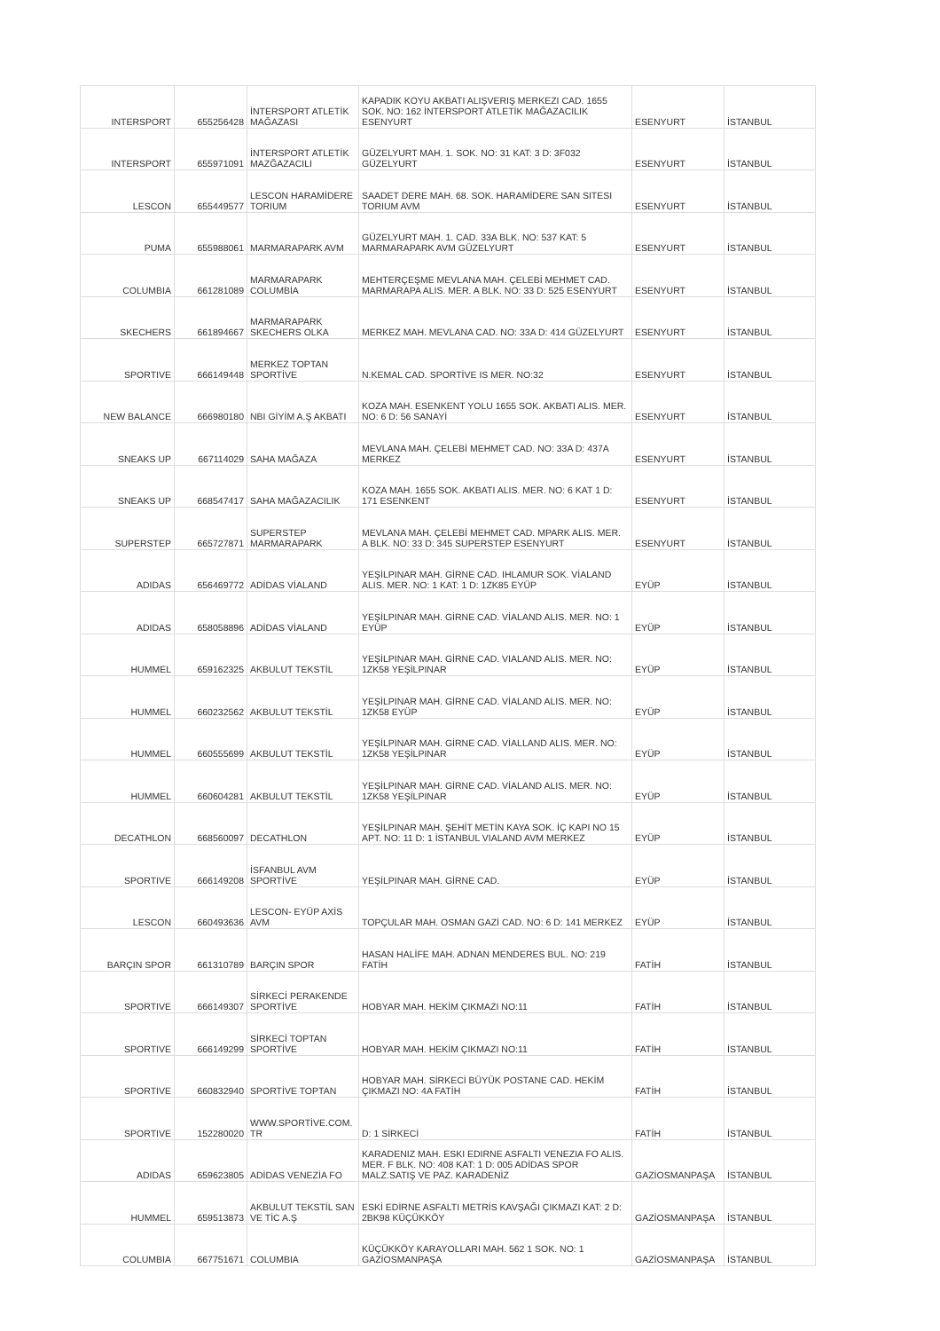| INTERSPORT | 655256428 | İNTERSPORT ATLETİK MAĞAZASI | KAPADIK KOYU AKBATI ALIŞVERIŞ MERKEZI CAD. 1655 SOK. NO: 162 İNTERSPORT ATLETİK MAĞAZACILIK ESENYURT | ESENYURT | İSTANBUL |
| INTERSPORT | 655971091 | İNTERSPORT ATLETİK MAZĞAZACILI | GÜZELYURT MAH. 1. SOK. NO: 31 KAT: 3 D: 3F032 GÜZELYURT | ESENYURT | İSTANBUL |
| LESCON | 655449577 | LESCON HARAMİDERE TORIUM | SAADET DERE MAH. 68. SOK. HARAMİDERE SAN SITESI TORIUM AVM | ESENYURT | İSTANBUL |
| PUMA | 655988061 | MARMARAPARK AVM | GÜZELYURT MAH. 1. CAD. 33A BLK. NO: 537 KAT: 5 MARMARAPARK AVM GÜZELYURT | ESENYURT | İSTANBUL |
| COLUMBIA | 661281089 | MARMARAPARK COLUMBİA | MEHTERÇEŞME MEVLANA MAH. ÇELEBİ MEHMET CAD. MARMARAPA ALIS. MER. A BLK. NO: 33 D: 525 ESENYURT | ESENYURT | İSTANBUL |
| SKECHERS | 661894667 | MARMARAPARK SKECHERS OLKA | MERKEZ MAH. MEVLANA CAD. NO: 33A D: 414 GÜZELYURT | ESENYURT | İSTANBUL |
| SPORTIVE | 666149448 | MERKEZ TOPTAN SPORTİVE | N.KEMAL CAD. SPORTİVE IS MER. NO:32 | ESENYURT | İSTANBUL |
| NEW BALANCE | 666980180 | NBI GİYİM A.Ş AKBATI | KOZA MAH. ESENKENT YOLU 1655 SOK. AKBATI ALIS. MER. NO: 6 D: 56 SANAYİ | ESENYURT | İSTANBUL |
| SNEAKS UP | 667114029 | SAHA MAĞAZA | MEVLANA MAH. ÇELEBİ MEHMET CAD. NO: 33A D: 437A MERKEZ | ESENYURT | İSTANBUL |
| SNEAKS UP | 668547417 | SAHA MAĞAZACILIK | KOZA MAH. 1655 SOK. AKBATI ALIS. MER. NO: 6 KAT 1 D: 171 ESENKENT | ESENYURT | İSTANBUL |
| SUPERSTEP | 665727871 | SUPERSTEP MARMARAPARK | MEVLANA MAH. ÇELEBİ MEHMET CAD. MPARK ALIS. MER. A BLK. NO: 33 D: 345 SUPERSTEP ESENYURT | ESENYURT | İSTANBUL |
| ADIDAS | 656469772 | ADİDAS VİALAND | YEŞİLPINAR MAH. GİRNE CAD. IHLAMUR SOK. VİALAND ALIS. MER. NO: 1 KAT: 1 D: 1ZK85 EYÜP | EYÜP | İSTANBUL |
| ADIDAS | 658058896 | ADİDAS VİALAND | YEŞİLPINAR MAH. GİRNE CAD. VİALAND ALIS. MER. NO: 1 EYÜP | EYÜP | İSTANBUL |
| HUMMEL | 659162325 | AKBULUT TEKSTİL | YEŞİLPINAR MAH. GİRNE CAD. VIALAND ALIS. MER. NO: 1ZK58 YEŞİLPINAR | EYÜP | İSTANBUL |
| HUMMEL | 660232562 | AKBULUT TEKSTİL | YEŞİLPINAR MAH. GİRNE CAD. VİALAND ALIS. MER. NO: 1ZK58 EYÜP | EYÜP | İSTANBUL |
| HUMMEL | 660555699 | AKBULUT TEKSTİL | YEŞİLPINAR MAH. GİRNE CAD. VİALLAND ALIS. MER. NO: 1ZK58 YEŞİLPINAR | EYÜP | İSTANBUL |
| HUMMEL | 660604281 | AKBULUT TEKSTİL | YEŞİLPINAR MAH. GİRNE CAD. VİALAND ALIS. MER. NO: 1ZK58 YEŞİLPINAR | EYÜP | İSTANBUL |
| DECATHLON | 668560097 | DECATHLON | YEŞİLPINAR MAH. ŞEHİT METİN KAYA SOK. İÇ KAPI NO 15 APT. NO: 11 D: 1 İSTANBUL VIALAND AVM MERKEZ | EYÜP | İSTANBUL |
| SPORTIVE | 666149208 | İSFANBUL AVM SPORTİVE | YEŞİLPINAR MAH. GİRNE CAD. | EYÜP | İSTANBUL |
| LESCON | 660493636 | LESCON- EYÜP AXİS AVM | TOPÇULAR MAH. OSMAN GAZİ CAD. NO: 6 D: 141 MERKEZ | EYÜP | İSTANBUL |
| BARÇIN SPOR | 661310789 | BARÇIN SPOR | HASAN HALİFE MAH. ADNAN MENDERES BUL. NO: 219 FATİH | FATİH | İSTANBUL |
| SPORTIVE | 666149307 | SİRKECİ PERAKENDE SPORTİVE | HOBYAR MAH. HEKİM ÇIKMAZI NO:11 | FATİH | İSTANBUL |
| SPORTIVE | 666149299 | SİRKECİ TOPTAN SPORTİVE | HOBYAR MAH. HEKİM ÇIKMAZI NO:11 | FATİH | İSTANBUL |
| SPORTIVE | 660832940 | SPORTİVE TOPTAN | HOBYAR MAH. SİRKECİ BÜYÜK POSTANE CAD. HEKİM ÇIKMAZI NO: 4A FATİH | FATİH | İSTANBUL |
| SPORTIVE | 152280020 | WWW.SPORTİVE.COM. TR | D: 1 SİRKECİ | FATİH | İSTANBUL |
| ADIDAS | 659623805 | ADİDAS VENEZİA FO | KARADENIZ MAH. ESKI EDIRNE ASFALTI VENEZIA FO ALIS. MER. F BLK. NO: 408 KAT: 1 D: 005 ADİDAS SPOR MALZ.SATIŞ VE PAZ. KARADENİZ | GAZİOSMANPAŞA | İSTANBUL |
| HUMMEL | 659513873 | AKBULUT TEKSTİL SAN VE TİC A.Ş | ESKİ EDİRNE ASFALTI METRİS KAVŞAĞI ÇIKMAZI KAT: 2 D: 2BK98 KÜÇÜKKÖY | GAZİOSMANPAŞA | İSTANBUL |
| COLUMBIA | 667751671 | COLUMBIA | KÜÇÜKKÖY KARAYOLLARI MAH. 562 1 SOK. NO: 1 GAZİOSMANPAŞA | GAZİOSMANPAŞA | İSTANBUL |